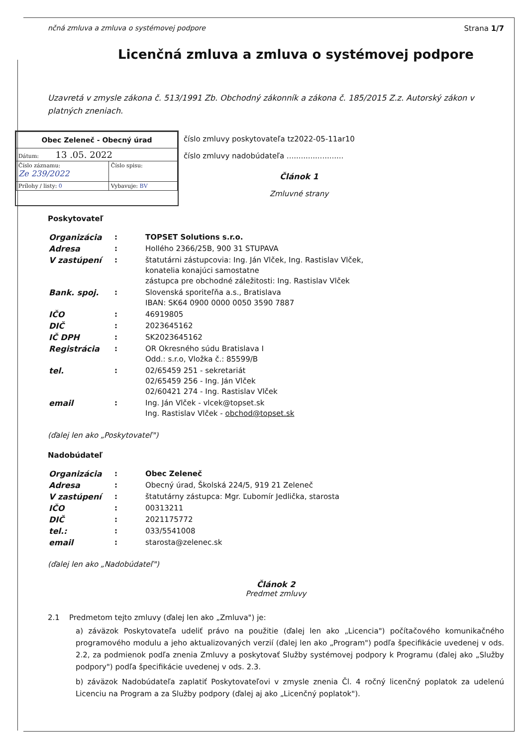nčná zmluva a zmluva o systémovej podpore Strana 1/7
Licenčná zmluva a zmluva o systémovej podpore
Uzavretá v zmysle zákona č. 513/1991 Zb. Obchodný zákonník a zákona č. 185/2015 Z.z. Autorský zákon v platných zneniach.
| Obec Zeleneč - Obecný úrad | |
| Dátum: 13 .05. 2022 | |
| Číslo záznamu: Ze 239/2022 | Číslo spisu: |
| Prílohy / listy: 0 | Vybavuje: BV |
číslo zmluvy poskytovateľa tz2022-05-11ar10
číslo zmluvy nadobúdateľa ........................
Článok 1
Zmluvné strany
Poskytovateľ
| Organizácia | : | TOPSET Solutions s.r.o. |
| Adresa | : | Hollého 2366/25B, 900 31 STUPAVA |
| V zastúpení | : | štatutárni zástupcovia: Ing. Ján Vlček, Ing. Rastislav Vlček, konatelia konajúci samostatne zástupca pre obchodné záležitosti: Ing. Rastislav Vlček |
| Bank. spoj. | : | Slovenská sporiteľňa a.s., Bratislava IBAN: SK64 0900 0000 0050 3590 7887 |
| IČO | : | 46919805 |
| DIČ | : | 2023645162 |
| IČ DPH | : | SK2023645162 |
| Registrácia | : | OR Okresného súdu Bratislava I Odd.: s.r.o, Vložka č.: 85599/B |
| tel. | : | 02/65459 251 - sekretariát 02/65459 256 - Ing. Ján Vlček 02/60421 274 - Ing. Rastislav Vlček |
| email | : | Ing. Ján Vlček - vlcek@topset.sk Ing. Rastislav Vlček - obchod@topset.sk |
(ďalej len ako „Poskytovateľ")
Nadobúdateľ
| Organizácia | : | Obec Zeleneč |
| Adresa | : | Obecný úrad, Školská 224/5, 919 21 Zeleneč |
| V zastúpení | : | štatutárny zástupca: Mgr. Ľubomír Jedlička, starosta |
| IČO | : | 00313211 |
| DIČ | : | 2021175772 |
| tel.: | : | 033/5541008 |
| email | : | starosta@zelenec.sk |
(ďalej len ako „Nadobúdateľ")
Článok 2
Predmet zmluvy
2.1 Predmetom tejto zmluvy (ďalej len ako „Zmluva") je:
a) záväzok Poskytovateľa udeliť právo na použitie (ďalej len ako „Licencia") počítačového komunikačného programového modulu a jeho aktualizovaných verzií (ďalej len ako „Program") podľa špecifikácie uvedenej v ods. 2.2, za podmienok podľa znenia Zmluvy a poskytovať Služby systémovej podpory k Programu (ďalej ako „Služby podpory") podľa špecifikácie uvedenej v ods. 2.3.
b) záväzok Nadobúdateľa zaplatiť Poskytovateľovi v zmysle znenia Čl. 4 ročný licenčný poplatok za udelenú Licenciu na Program a za Služby podpory (ďalej aj ako „Licenčný poplatok").